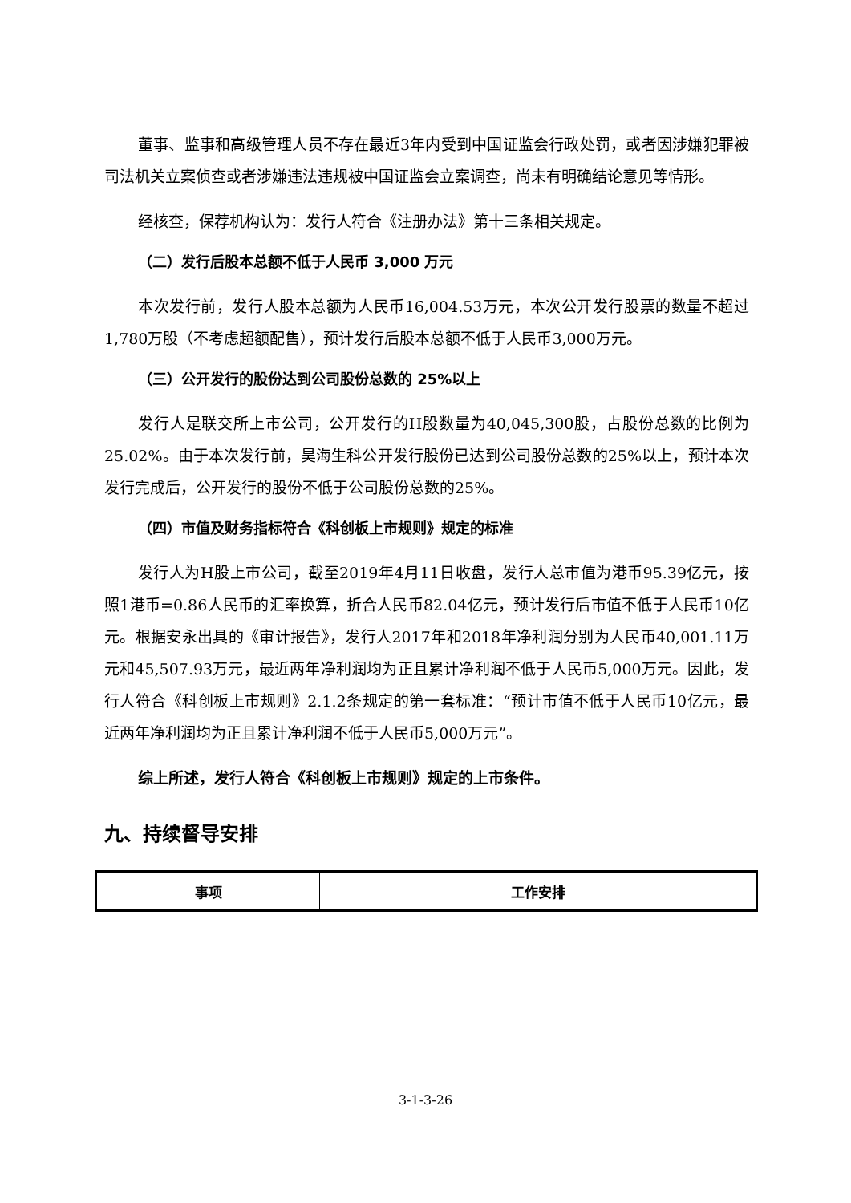董事、监事和高级管理人员不存在最近3年内受到中国证监会行政处罚，或者因涉嫌犯罪被司法机关立案侦查或者涉嫌违法违规被中国证监会立案调查，尚未有明确结论意见等情形。
经核查，保荐机构认为：发行人符合《注册办法》第十三条相关规定。
（二）发行后股本总额不低于人民币 3,000 万元
本次发行前，发行人股本总额为人民币16,004.53万元，本次公开发行股票的数量不超过1,780万股（不考虑超额配售），预计发行后股本总额不低于人民币3,000万元。
（三）公开发行的股份达到公司股份总数的 25%以上
发行人是联交所上市公司，公开发行的H股数量为40,045,300股，占股份总数的比例为25.02%。由于本次发行前，昊海生科公开发行股份已达到公司股份总数的25%以上，预计本次发行完成后，公开发行的股份不低于公司股份总数的25%。
（四）市值及财务指标符合《科创板上市规则》规定的标准
发行人为H股上市公司，截至2019年4月11日收盘，发行人总市值为港币95.39亿元，按照1港币=0.86人民币的汇率换算，折合人民币82.04亿元，预计发行后市值不低于人民币10亿元。根据安永出具的《审计报告》，发行人2017年和2018年净利润分别为人民币40,001.11万元和45,507.93万元，最近两年净利润均为正且累计净利润不低于人民币5,000万元。因此，发行人符合《科创板上市规则》2.1.2条规定的第一套标准：“预计市值不低于人民币10亿元，最近两年净利润均为正且累计净利润不低于人民币5,000万元”。
综上所述，发行人符合《科创板上市规则》规定的上市条件。
九、持续督导安排
| 事项 | 工作安排 |
| --- | --- |
3-1-3-26